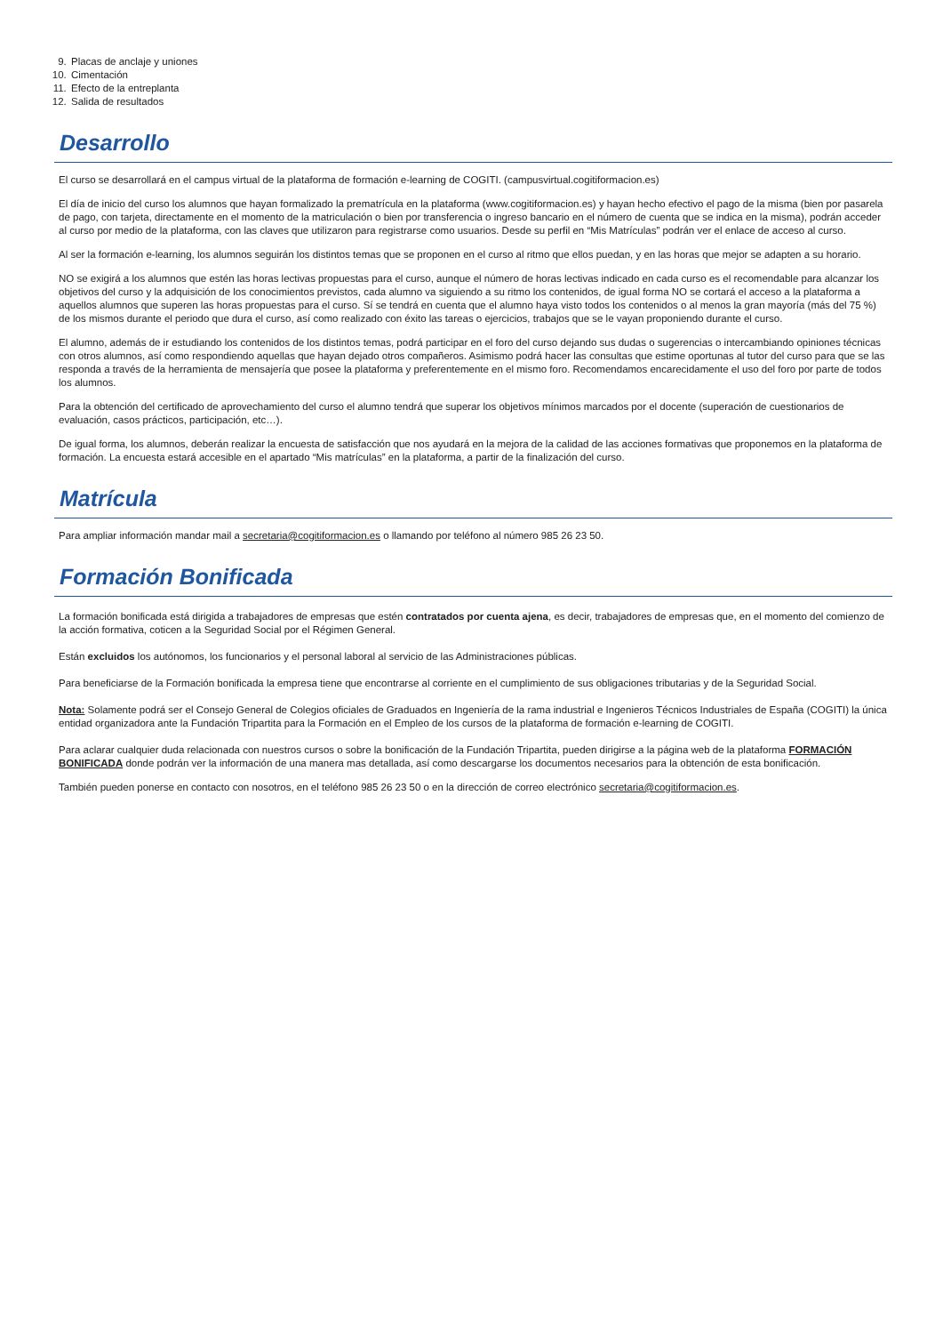9. Placas de anclaje y uniones
10. Cimentación
11. Efecto de la entreplanta
12. Salida de resultados
Desarrollo
El curso se desarrollará en el campus virtual de la plataforma de formación e-learning de COGITI. (campusvirtual.cogitiformacion.es)
El día de inicio del curso los alumnos que hayan formalizado la prematrícula en la plataforma (www.cogitiformacion.es) y hayan hecho efectivo el pago de la misma (bien por pasarela de pago, con tarjeta, directamente en el momento de la matriculación o bien por transferencia o ingreso bancario en el número de cuenta que se indica en la misma), podrán acceder al curso por medio de la plataforma, con las claves que utilizaron para registrarse como usuarios. Desde su perfil en “Mis Matrículas” podrán ver el enlace de acceso al curso.
Al ser la formación e-learning, los alumnos seguirán los distintos temas que se proponen en el curso al ritmo que ellos puedan, y en las horas que mejor se adapten a su horario.
NO se exigirá a los alumnos que estén las horas lectivas propuestas para el curso, aunque el número de horas lectivas indicado en cada curso es el recomendable para alcanzar los objetivos del curso y la adquisición de los conocimientos previstos, cada alumno va siguiendo a su ritmo los contenidos, de igual forma NO se cortará el acceso a la plataforma a aquellos alumnos que superen las horas propuestas para el curso. Sí se tendrá en cuenta que el alumno haya visto todos los contenidos o al menos la gran mayoría (más del 75 %) de los mismos durante el periodo que dura el curso, así como realizado con éxito las tareas o ejercicios, trabajos que se le vayan proponiendo durante el curso.
El alumno, además de ir estudiando los contenidos de los distintos temas, podrá participar en el foro del curso dejando sus dudas o sugerencias o intercambiando opiniones técnicas con otros alumnos, así como respondiendo aquellas que hayan dejado otros compañeros. Asimismo podrá hacer las consultas que estime oportunas al tutor del curso para que se las responda a través de la herramienta de mensajería que posee la plataforma y preferentemente en el mismo foro. Recomendamos encarecidamente el uso del foro por parte de todos los alumnos.
Para la obtención del certificado de aprovechamiento del curso el alumno tendrá que superar los objetivos mínimos marcados por el docente (superación de cuestionarios de evaluación, casos prácticos, participación, etc…).
De igual forma, los alumnos, deberán realizar la encuesta de satisfacción que nos ayudará en la mejora de la calidad de las acciones formativas que proponemos en la plataforma de formación. La encuesta estará accesible en el apartado “Mis matrículas” en la plataforma, a partir de la finalización del curso.
Matrícula
Para ampliar información mandar mail a secretaria@cogitiformacion.es o llamando por teléfono al número 985 26 23 50.
Formación Bonificada
La formación bonificada está dirigida a trabajadores de empresas que estén contratados por cuenta ajena, es decir, trabajadores de empresas que, en el momento del comienzo de la acción formativa, coticen a la Seguridad Social por el Régimen General.
Están excluidos los autónomos, los funcionarios y el personal laboral al servicio de las Administraciones públicas.
Para beneficiarse de la Formación bonificada la empresa tiene que encontrarse al corriente en el cumplimiento de sus obligaciones tributarias y de la Seguridad Social.
Nota: Solamente podrá ser el Consejo General de Colegios oficiales de Graduados en Ingeniería de la rama industrial e Ingenieros Técnicos Industriales de España (COGITI) la única entidad organizadora ante la Fundación Tripartita para la Formación en el Empleo de los cursos de la plataforma de formación e-learning de COGITI.
Para aclarar cualquier duda relacionada con nuestros cursos o sobre la bonificación de la Fundación Tripartita, pueden dirigirse a la página web de la plataforma FORMACIÓN BONIFICADA donde podrán ver la información de una manera mas detallada, así como descargarse los documentos necesarios para la obtención de esta bonificación.
También pueden ponerse en contacto con nosotros, en el teléfono 985 26 23 50 o en la dirección de correo electrónico secretaria@cogitiformacion.es.